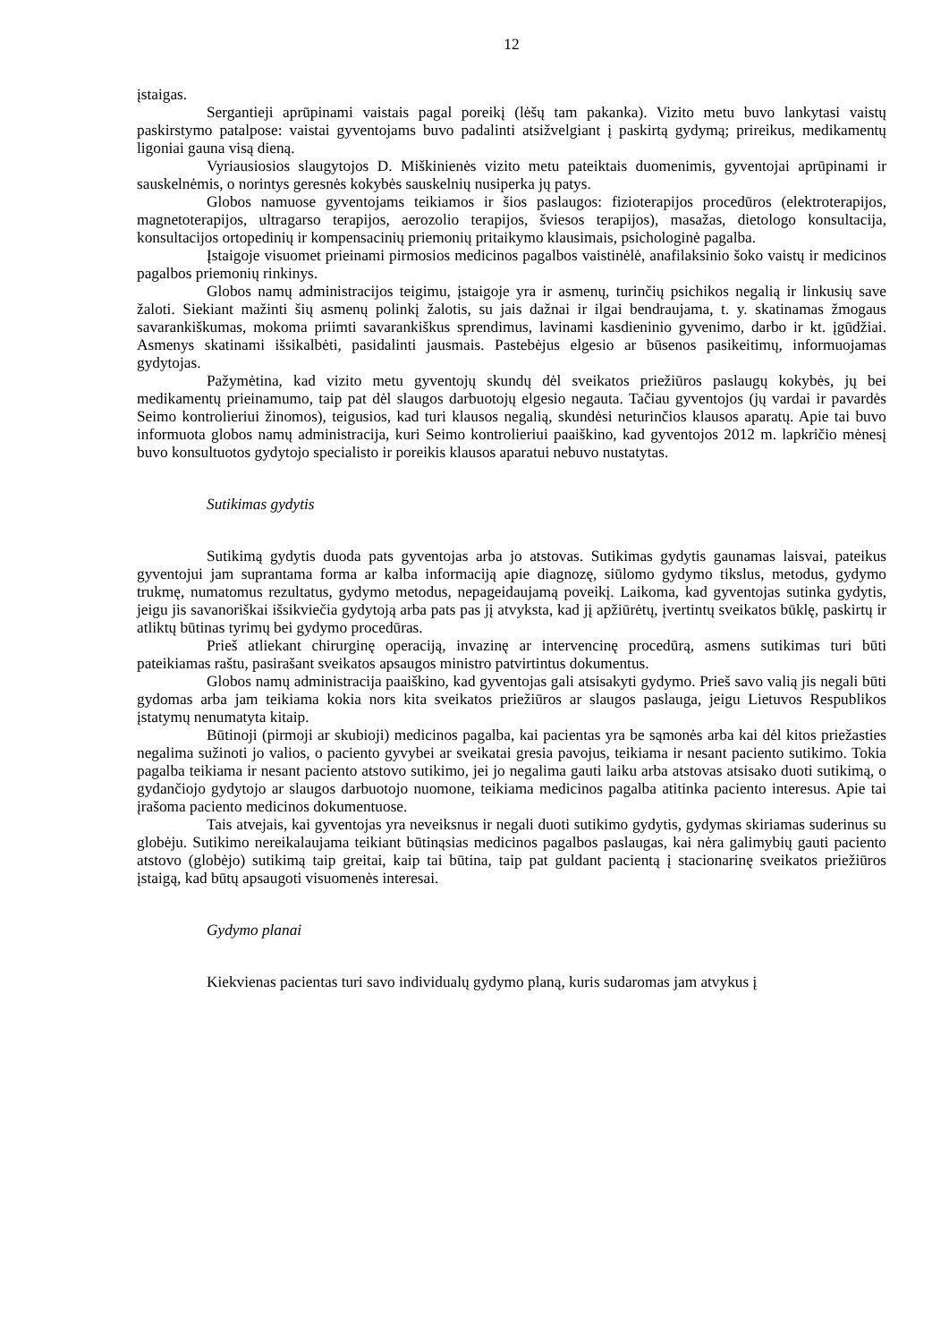12
įstaigas.
Sergantieji aprūpinami vaistais pagal poreikį (lėšų tam pakanka). Vizito metu buvo lankytasi vaistų paskirstymo patalpose: vaistai gyventojams buvo padalinti atsižvelgiant į paskirtą gydymą; prireikus, medikamentų ligoniai gauna visą dieną.
Vyriausiosios slaugytojos D. Miškinienės vizito metu pateiktais duomenimis, gyventojai aprūpinami ir sauskelnėmis, o norintys geresnės kokybės sauskelnių nusiperka jų patys.
Globos namuose gyventojams teikiamos ir šios paslaugos: fizioterapijos procedūros (elektroterapijos, magnetoterapijos, ultragarso terapijos, aerozolio terapijos, šviesos terapijos), masažas, dietologo konsultacija, konsultacijos ortopedinių ir kompensacinių priemonių pritaikymo klausimais, psichologinė pagalba.
Įstaigoje visuomet prieinami pirmosios medicinos pagalbos vaistinėlė, anafilaksinio šoko vaistų ir medicinos pagalbos priemonių rinkinys.
Globos namų administracijos teigimu, įstaigoje yra ir asmenų, turinčių psichikos negalią ir linkusių save žaloti. Siekiant mažinti šių asmenų polinkį žalotis, su jais dažnai ir ilgai bendraujama, t. y. skatinamas žmogaus savarankiškumas, mokoma priimti savarankiškus sprendimus, lavinami kasdieninio gyvenimo, darbo ir kt. įgūdžiai. Asmenys skatinami išsikalbėti, pasidalinti jausmais. Pastebėjus elgesio ar būsenos pasikeitimų, informuojamas gydytojas.
Pažymėtina, kad vizito metu gyventojų skundų dėl sveikatos priežiūros paslaugų kokybės, jų bei medikamentų prieinamumo, taip pat dėl slaugos darbuotojų elgesio negauta. Tačiau gyventojos (jų vardai ir pavardės Seimo kontrolieriui žinomos), teigusios, kad turi klausos negalią, skundėsi neturinčios klausos aparatų. Apie tai buvo informuota globos namų administracija, kuri Seimo kontrolieriui paaiškino, kad gyventojos 2012 m. lapkričio mėnesį buvo konsultuotos gydytojo specialisto ir poreikis klausos aparatui nebuvo nustatytas.
Sutikimas gydytis
Sutikimą gydytis duoda pats gyventojas arba jo atstovas. Sutikimas gydytis gaunamas laisvai, pateikus gyventojui jam suprantama forma ar kalba informaciją apie diagnozę, siūlomo gydymo tikslus, metodus, gydymo trukmę, numatomus rezultatus, gydymo metodus, nepageidaujamą poveikį. Laikoma, kad gyventojas sutinka gydytis, jeigu jis savanoriškai išsikviečia gydytoją arba pats pas jį atvyksta, kad jį apžiūrėtų, įvertintų sveikatos būklę, paskirtų ir atliktų būtinas tyrimų bei gydymo procedūras.
Prieš atliekant chirurginę operaciją, invazinę ar intervencinę procedūrą, asmens sutikimas turi būti pateikiamas raštu, pasirašant sveikatos apsaugos ministro patvirtintus dokumentus.
Globos namų administracija paaiškino, kad gyventojas gali atsisakyti gydymo. Prieš savo valią jis negali būti gydomas arba jam teikiama kokia nors kita sveikatos priežiūros ar slaugos paslauga, jeigu Lietuvos Respublikos įstatymų nenumatyta kitaip.
Būtinoji (pirmoji ar skubioji) medicinos pagalba, kai pacientas yra be sąmonės arba kai dėl kitos priežasties negalima sužinoti jo valios, o paciento gyvybei ar sveikatai gresia pavojus, teikiama ir nesant paciento sutikimo. Tokia pagalba teikiama ir nesant paciento atstovo sutikimo, jei jo negalima gauti laiku arba atstovas atsisako duoti sutikimą, o gydančiojo gydytojo ar slaugos darbuotojo nuomone, teikiama medicinos pagalba atitinka paciento interesus. Apie tai įrašoma paciento medicinos dokumentuose.
Tais atvejais, kai gyventojas yra neveiksnus ir negali duoti sutikimo gydytis, gydymas skiriamas suderinus su globėju. Sutikimo nereikalaujama teikiant būtinąsias medicinos pagalbos paslaugas, kai nėra galimybių gauti paciento atstovo (globėjo) sutikimą taip greitai, kaip tai būtina, taip pat guldant pacientą į stacionarinę sveikatos priežiūros įstaigą, kad būtų apsaugoti visuomenės interesai.
Gydymo planai
Kiekvienas pacientas turi savo individualų gydymo planą, kuris sudaromas jam atvykus į